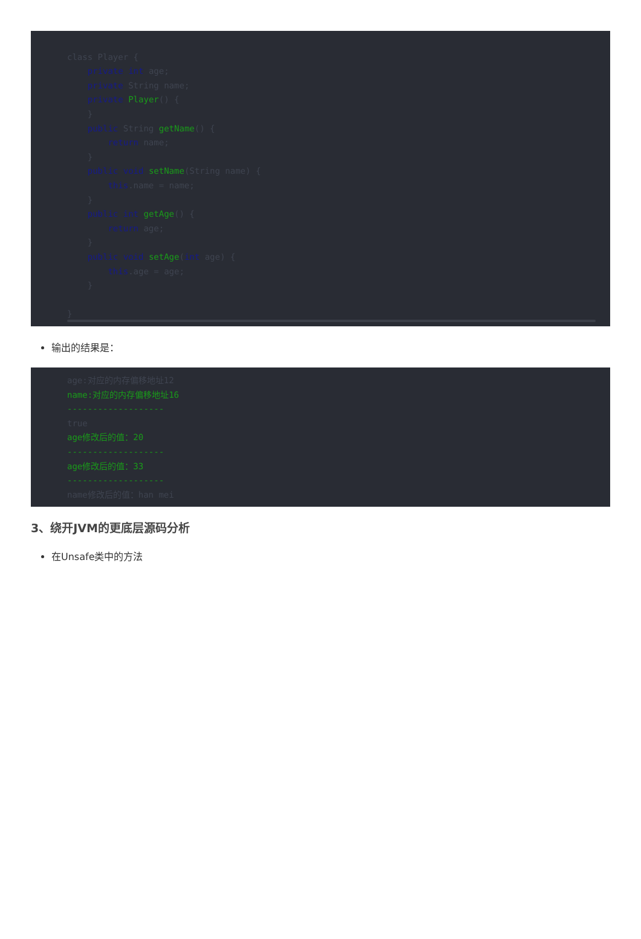class Player { private int age; private String name; private Player() { } public String getName() { return name; } public void setName(String name) { this.name = name; } public int getAge() { return age; } public void setAge(int age) { this.age = age; } }
输出的结果是：
age:对应的内存偏移地址12 name:对应的内存偏移地址16 ------------------- true age修改后的值：20 ------------------- age修改后的值：33 ------------------- name修改后的值：han mei
3、绕开JVM的更底层源码分析
在Unsafe类中的方法